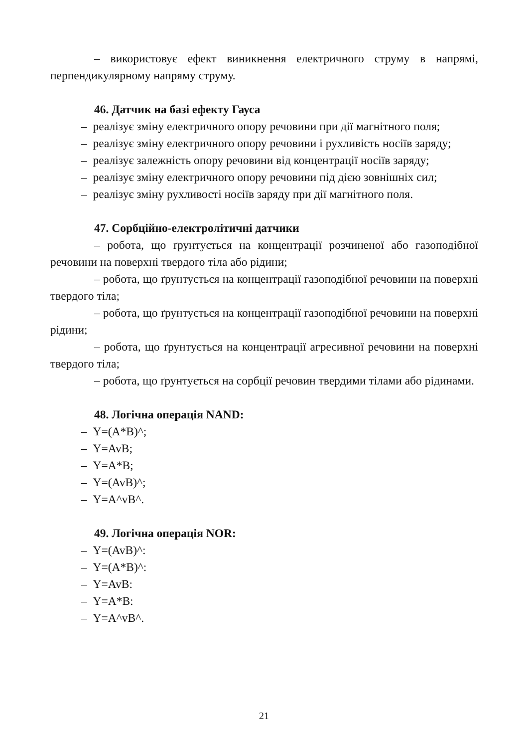– використовує ефект виникнення електричного струму в напрямі, перпендикулярному напряму струму.
46. Датчик на базі ефекту Гауса
– реалізує зміну електричного опору речовини при дії магнітного поля;
– реалізує зміну електричного опору речовини і рухливість носіїв заряду;
– реалізує залежність опору речовини від концентрації носіїв заряду;
– реалізує зміну електричного опору речовини під дією зовнішніх сил;
– реалізує зміну рухливості носіїв заряду при дії магнітного поля.
47. Сорбційно-електролітичні датчики
– робота, що ґрунтується на концентрації розчиненої або газоподібної речовини на поверхні твердого тіла або рідини;
– робота, що ґрунтується на концентрації газоподібної речовини на поверхні твердого тіла;
– робота, що ґрунтується на концентрації газоподібної речовини на поверхні рідини;
– робота, що ґрунтується на концентрації агресивної речовини на поверхні твердого тіла;
– робота, що ґрунтується на сорбції речовин твердими тілами або рідинами.
48. Логічна операція NAND:
– Y=(A*B)^;
– Y=AvB;
– Y=A*B;
– Y=(AvB)^;
– Y=A^vB^.
49. Логічна операція NOR:
– Y=(AvB)^:
– Y=(A*B)^:
– Y=AvB:
– Y=A*B:
– Y=A^vB^.
21